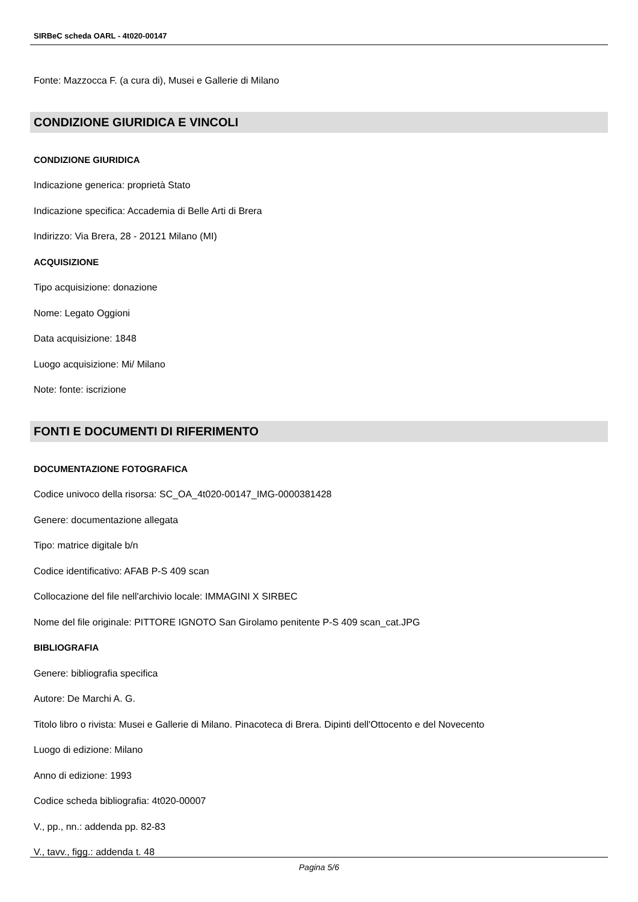SIRBeC scheda OARL - 4t020-00147
Fonte: Mazzocca F. (a cura di), Musei e Gallerie di Milano
CONDIZIONE GIURIDICA E VINCOLI
CONDIZIONE GIURIDICA
Indicazione generica: proprietà Stato
Indicazione specifica: Accademia di Belle Arti di Brera
Indirizzo: Via Brera, 28 - 20121 Milano (MI)
ACQUISIZIONE
Tipo acquisizione: donazione
Nome: Legato Oggioni
Data acquisizione: 1848
Luogo acquisizione: Mi/ Milano
Note: fonte: iscrizione
FONTI E DOCUMENTI DI RIFERIMENTO
DOCUMENTAZIONE FOTOGRAFICA
Codice univoco della risorsa: SC_OA_4t020-00147_IMG-0000381428
Genere: documentazione allegata
Tipo: matrice digitale b/n
Codice identificativo: AFAB P-S 409 scan
Collocazione del file nell'archivio locale: IMMAGINI X SIRBEC
Nome del file originale: PITTORE IGNOTO San Girolamo penitente P-S 409 scan_cat.JPG
BIBLIOGRAFIA
Genere: bibliografia specifica
Autore: De Marchi A. G.
Titolo libro o rivista: Musei e Gallerie di Milano. Pinacoteca di Brera. Dipinti dell'Ottocento e del Novecento
Luogo di edizione: Milano
Anno di edizione: 1993
Codice scheda bibliografia: 4t020-00007
V., pp., nn.: addenda pp. 82-83
V., tavv., figg.: addenda t. 48
Pagina 5/6